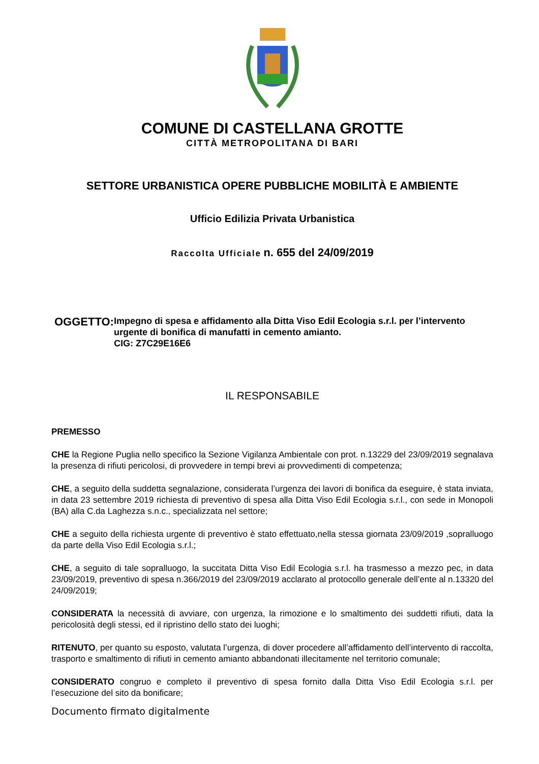COMUNE DI CASTELLANA GROTTE
CITTÀ METROPOLITANA DI BARI
SETTORE URBANISTICA OPERE PUBBLICHE MOBILITÀ E AMBIENTE
Ufficio Edilizia Privata Urbanistica
Raccolta Ufficiale n. 655 del 24/09/2019
OGGETTO:
Impegno di spesa e affidamento alla Ditta Viso Edil Ecologia s.r.l. per l’intervento urgente di bonifica di manufatti in cemento amianto.
CIG: Z7C29E16E6
IL RESPONSABILE
PREMESSO
CHE la Regione Puglia nello specifico la Sezione Vigilanza Ambientale con prot. n.13229 del 23/09/2019 segnalava la presenza di rifiuti pericolosi, di provvedere in tempi brevi ai provvedimenti di competenza;
CHE, a seguito della suddetta segnalazione, considerata l’urgenza dei lavori di bonifica da eseguire, è stata inviata, in data 23 settembre 2019 richiesta di preventivo di spesa alla Ditta Viso Edil Ecologia s.r.l., con sede in Monopoli (BA) alla C.da Laghezza s.n.c., specializzata nel settore;
CHE a seguito della richiesta urgente di preventivo è stato effettuato,nella stessa giornata 23/09/2019 ,sopralluogo da parte della Viso Edil Ecologia s.r.l.;
CHE, a seguito di tale sopralluogo, la succitata Ditta Viso Edil Ecologia s.r.l. ha trasmesso a mezzo pec, in data 23/09/2019, preventivo di spesa n.366/2019 del 23/09/2019 acclarato al protocollo generale dell’ente al n.13320 del 24/09/2019;
CONSIDERATA la necessità di avviare, con urgenza, la rimozione e lo smaltimento dei suddetti rifiuti, data la pericolosità degli stessi, ed il ripristino dello stato dei luoghi;
RITENUTO, per quanto su esposto, valutata l’urgenza, di dover procedere all’affidamento dell’intervento di raccolta, trasporto e smaltimento di rifiuti in cemento amianto abbandonati illecitamente nel territorio comunale;
CONSIDERATO congruo e completo il preventivo di spesa fornito dalla Ditta Viso Edil Ecologia s.r.l. per l’esecuzione del sito da bonificare;
Documento firmato digitalmente